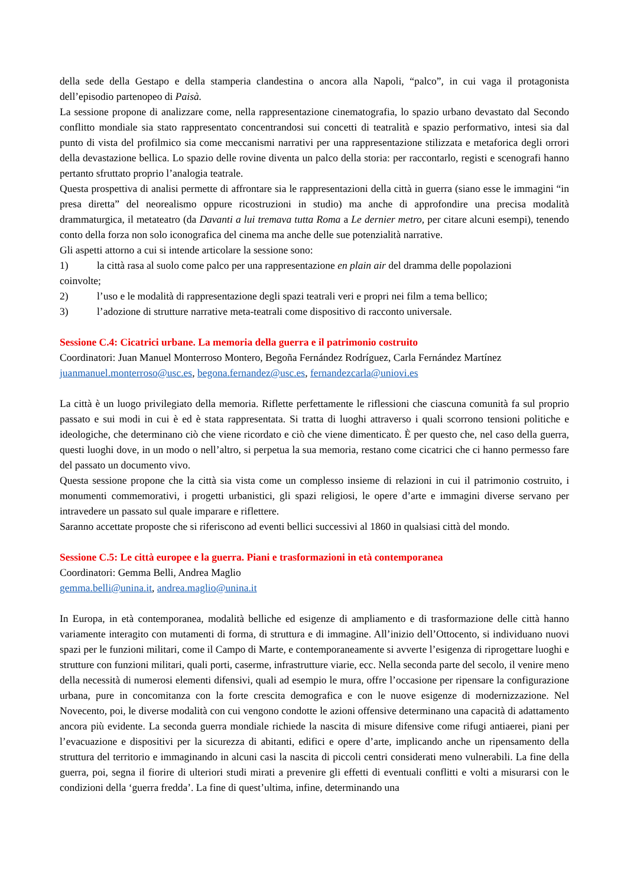della sede della Gestapo e della stamperia clandestina o ancora alla Napoli, “palco”, in cui vaga il protagonista dell’episodio partenopeo di Paisà.
La sessione propone di analizzare come, nella rappresentazione cinematografia, lo spazio urbano devastato dal Secondo conflitto mondiale sia stato rappresentato concentrandosi sui concetti di teatralità e spazio performativo, intesi sia dal punto di vista del profilmico sia come meccanismi narrativi per una rappresentazione stilizzata e metaforica degli orrori della devastazione bellica. Lo spazio delle rovine diventa un palco della storia: per raccontarlo, registi e scenografi hanno pertanto sfruttato proprio l’analogia teatrale.
Questa prospettiva di analisi permette di affrontare sia le rappresentazioni della città in guerra (siano esse le immagini “in presa diretta” del neorealismo oppure ricostruzioni in studio) ma anche di approfondire una precisa modalità drammaturgica, il metateatro (da Davanti a lui tremava tutta Roma a Le dernier metro, per citare alcuni esempi), tenendo conto della forza non solo iconografica del cinema ma anche delle sue potenzialità narrative.
Gli aspetti attorno a cui si intende articolare la sessione sono:
1) la città rasa al suolo come palco per una rappresentazione en plain air del dramma delle popolazioni
coinvolte;
2) l’uso e le modalità di rappresentazione degli spazi teatrali veri e propri nei film a tema bellico;
3) l’adozione di strutture narrative meta-teatrali come dispositivo di racconto universale.
Sessione C.4: Cicatrici urbane. La memoria della guerra e il patrimonio costruito
Coordinatori: Juan Manuel Monterroso Montero, Begoña Fernández Rodríguez, Carla Fernández Martínez
juanmanuel.monterroso@usc.es, begona.fernandez@usc.es, fernandezcarla@uniovi.es
La città è un luogo privilegiato della memoria. Riflette perfettamente le riflessioni che ciascuna comunità fa sul proprio passato e sui modi in cui è ed è stata rappresentata. Si tratta di luoghi attraverso i quali scorrono tensioni politiche e ideologiche, che determinano ciò che viene ricordato e ciò che viene dimenticato. È per questo che, nel caso della guerra, questi luoghi dove, in un modo o nell’altro, si perpetua la sua memoria, restano come cicatrici che ci hanno permesso fare del passato un documento vivo.
Questa sessione propone che la città sia vista come un complesso insieme di relazioni in cui il patrimonio costruito, i monumenti commemorativi, i progetti urbanistici, gli spazi religiosi, le opere d’arte e immagini diverse servano per intravedere un passato sul quale imparare e riflettere.
Saranno accettate proposte che si riferiscono ad eventi bellici successivi al 1860 in qualsiasi città del mondo.
Sessione C.5: Le città europee e la guerra. Piani e trasformazioni in età contemporanea
Coordinatori: Gemma Belli, Andrea Maglio
gemma.belli@unina.it, andrea.maglio@unina.it
In Europa, in età contemporanea, modalità belliche ed esigenze di ampliamento e di trasformazione delle città hanno variamente interagito con mutamenti di forma, di struttura e di immagine. All’inizio dell’Ottocento, si individuano nuovi spazi per le funzioni militari, come il Campo di Marte, e contemporaneamente si avverte l’esigenza di riprogettare luoghi e strutture con funzioni militari, quali porti, caserme, infrastrutture viarie, ecc. Nella seconda parte del secolo, il venire meno della necessità di numerosi elementi difensivi, quali ad esempio le mura, offre l’occasione per ripensare la configurazione urbana, pure in concomitanza con la forte crescita demografica e con le nuove esigenze di modernizzazione. Nel Novecento, poi, le diverse modalità con cui vengono condotte le azioni offensive determinano una capacità di adattamento ancora più evidente. La seconda guerra mondiale richiede la nascita di misure difensive come rifugi antiaerei, piani per l’evacuazione e dispositivi per la sicurezza di abitanti, edifici e opere d’arte, implicando anche un ripensamento della struttura del territorio e immaginando in alcuni casi la nascita di piccoli centri considerati meno vulnerabili. La fine della guerra, poi, segna il fiorire di ulteriori studi mirati a prevenire gli effetti di eventuali conflitti e volti a misurarsi con le condizioni della ‘guerra fredda’. La fine di quest’ultima, infine, determinando una